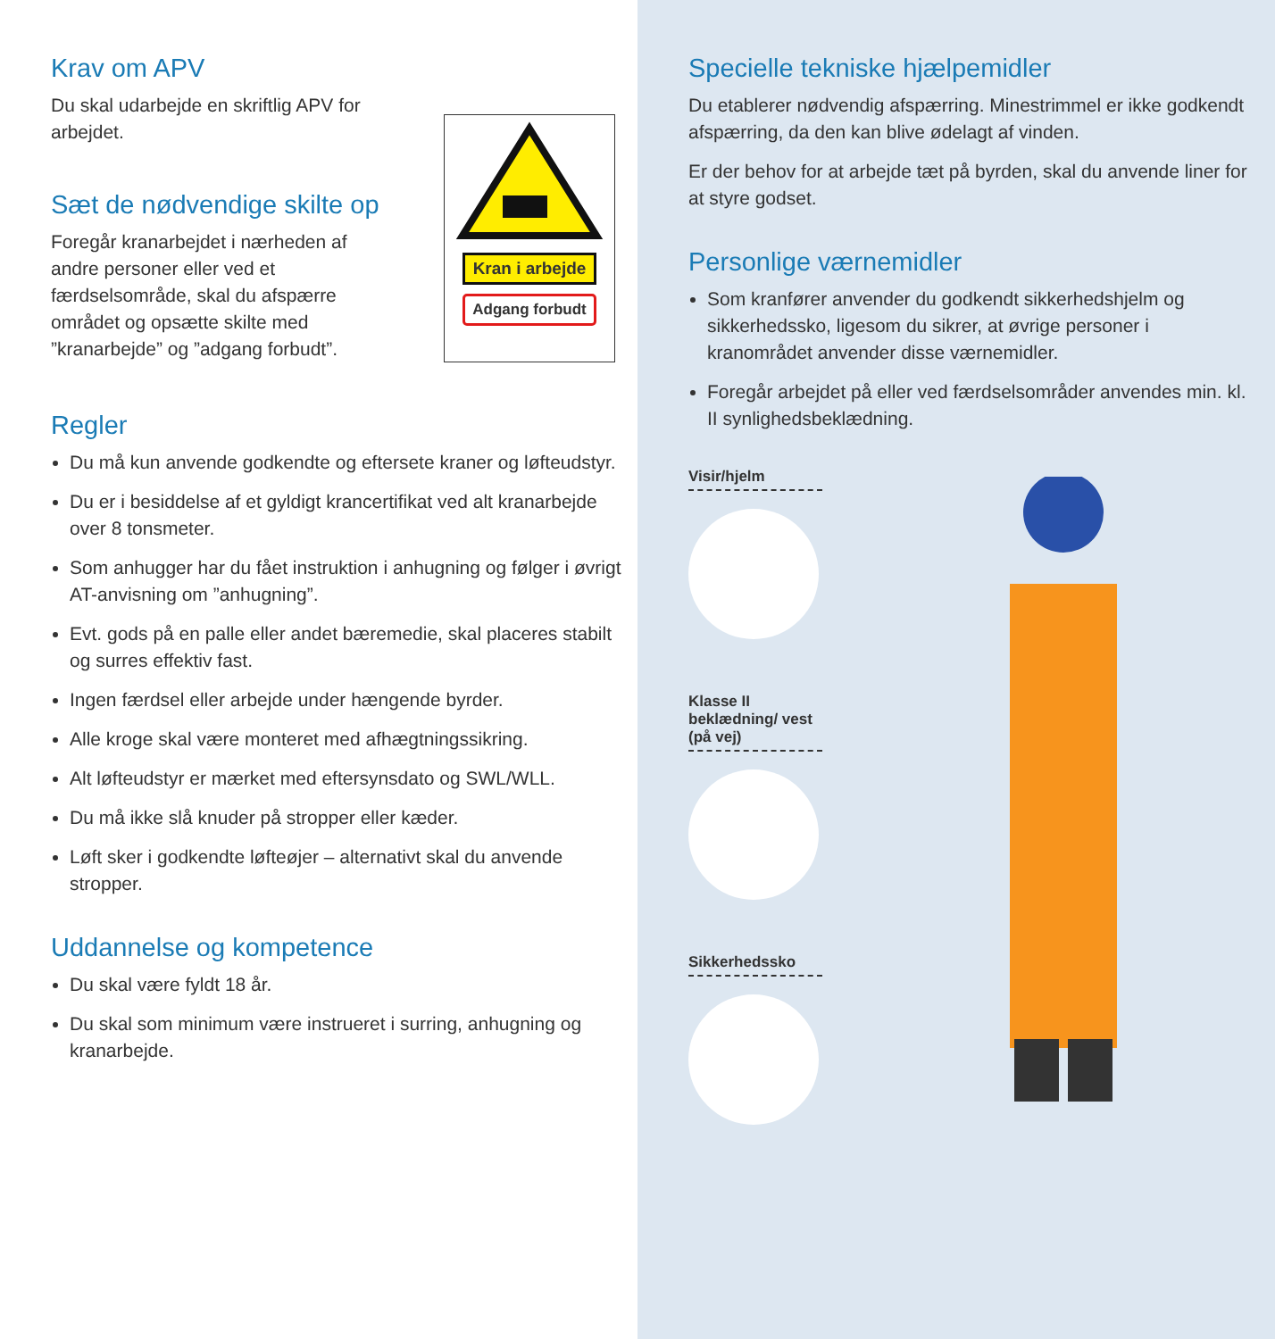Krav om APV
Du skal udarbejde en skriftlig APV for arbejdet.
Sæt de nødvendige skilte op
Foregår kranarbejdet i nærheden af andre personer eller ved et færdselsområde, skal du afspærre området og opsætte skilte med ”kranarbejde” og ”adgang forbudt”.
Kran i arbejde
Adgang forbudt
Regler
Du må kun anvende godkendte og eftersete kraner og løfteudstyr.
Du er i besiddelse af et gyldigt krancertifikat ved alt kranarbejde over 8 tonsmeter.
Som anhugger har du fået instruktion i anhugning og følger i øvrigt AT-anvisning om ”anhugning”.
Evt. gods på en palle eller andet bæremedie, skal placeres stabilt og surres effektiv fast.
Ingen færdsel eller arbejde under hængende byrder.
Alle kroge skal være monteret med afhægtningssikring.
Alt løfteudstyr er mærket med eftersynsdato og SWL/WLL.
Du må ikke slå knuder på stropper eller kæder.
Løft sker i godkendte løfteøjer – alternativt skal du anvende stropper.
Uddannelse og kompetence
Du skal være fyldt 18 år.
Du skal som minimum være instrueret i surring, anhugning og kranarbejde.
Specielle tekniske hjælpemidler
Du etablerer nødvendig afspærring. Minestrimmel er ikke godkendt afspærring, da den kan blive ødelagt af vinden.
Er der behov for at arbejde tæt på byrden, skal du anvende liner for at styre godset.
Personlige værnemidler
Som kranfører anvender du godkendt sikkerhedshjelm og sikkerhedssko, ligesom du sikrer, at øvrige personer i kranområdet anvender disse værnemidler.
Foregår arbejdet på eller ved færdselsområder anvendes min. kl. II synlighedsbeklædning.
Visir/hjelm
Klasse II beklædning/ vest (på vej)
Sikkerhedssko